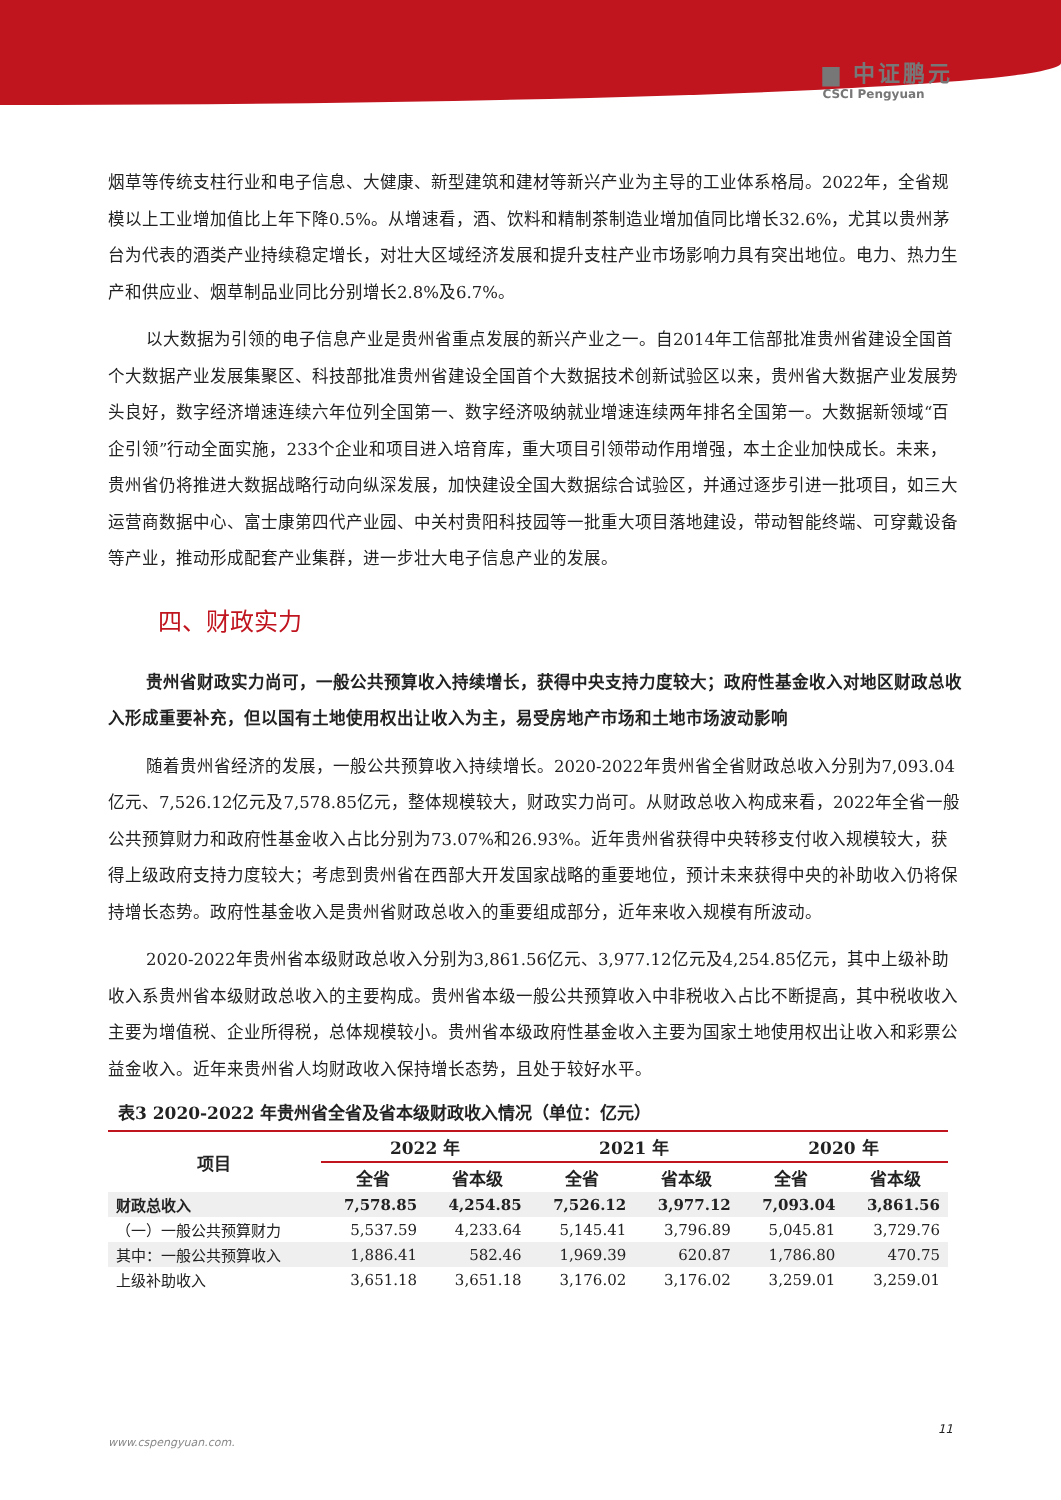▆ 中证鹏元
CSCI Pengyuan
烟草等传统支柱行业和电子信息、大健康、新型建筑和建材等新兴产业为主导的工业体系格局。2022年，全省规模以上工业增加值比上年下降0.5%。从增速看，酒、饮料和精制茶制造业增加值同比增长32.6%，尤其以贵州茅台为代表的酒类产业持续稳定增长，对壮大区域经济发展和提升支柱产业市场影响力具有突出地位。电力、热力生产和供应业、烟草制品业同比分别增长2.8%及6.7%。
以大数据为引领的电子信息产业是贵州省重点发展的新兴产业之一。自2014年工信部批准贵州省建设全国首个大数据产业发展集聚区、科技部批准贵州省建设全国首个大数据技术创新试验区以来，贵州省大数据产业发展势头良好，数字经济增速连续六年位列全国第一、数字经济吸纳就业增速连续两年排名全国第一。大数据新领域“百企引领”行动全面实施，233个企业和项目进入培育库，重大项目引领带动作用增强，本土企业加快成长。未来，贵州省仍将推进大数据战略行动向纵深发展，加快建设全国大数据综合试验区，并通过逐步引进一批项目，如三大运营商数据中心、富士康第四代产业园、中关村贵阳科技园等一批重大项目落地建设，带动智能终端、可穿戴设备等产业，推动形成配套产业集群，进一步壮大电子信息产业的发展。
四、财政实力
贵州省财政实力尚可，一般公共预算收入持续增长，获得中央支持力度较大；政府性基金收入对地区财政总收入形成重要补充，但以国有土地使用权出让收入为主，易受房地产市场和土地市场波动影响
随着贵州省经济的发展，一般公共预算收入持续增长。2020-2022年贵州省全省财政总收入分别为7,093.04亿元、7,526.12亿元及7,578.85亿元，整体规模较大，财政实力尚可。从财政总收入构成来看，2022年全省一般公共预算财力和政府性基金收入占比分别为73.07%和26.93%。近年贵州省获得中央转移支付收入规模较大，获得上级政府支持力度较大；考虑到贵州省在西部大开发国家战略的重要地位，预计未来获得中央的补助收入仍将保持增长态势。政府性基金收入是贵州省财政总收入的重要组成部分，近年来收入规模有所波动。
2020-2022年贵州省本级财政总收入分别为3,861.56亿元、3,977.12亿元及4,254.85亿元，其中上级补助收入系贵州省本级财政总收入的主要构成。贵州省本级一般公共预算收入中非税收入占比不断提高，其中税收收入主要为增值税、企业所得税，总体规模较小。贵州省本级政府性基金收入主要为国家土地使用权出让收入和彩票公益金收入。近年来贵州省人均财政收入保持增长态势，且处于较好水平。
表3 2020-2022 年贵州省全省及省本级财政收入情况（单位：亿元）
| 项目 | 2022 年 | | 2021 年 | | 2020 年 | |
| --- | --- | --- | --- | --- | --- | --- |
| | 全省 | 省本级 | 全省 | 省本级 | 全省 | 省本级 |
| 财政总收入 | 7,578.85 | 4,254.85 | 7,526.12 | 3,977.12 | 7,093.04 | 3,861.56 |
| （一）一般公共预算财力 | 5,537.59 | 4,233.64 | 5,145.41 | 3,796.89 | 5,045.81 | 3,729.76 |
| 其中：一般公共预算收入 | 1,886.41 | 582.46 | 1,969.39 | 620.87 | 1,786.80 | 470.75 |
| 上级补助收入 | 3,651.18 | 3,651.18 | 3,176.02 | 3,176.02 | 3,259.01 | 3,259.01 |
11
www.cspengyuan.com.